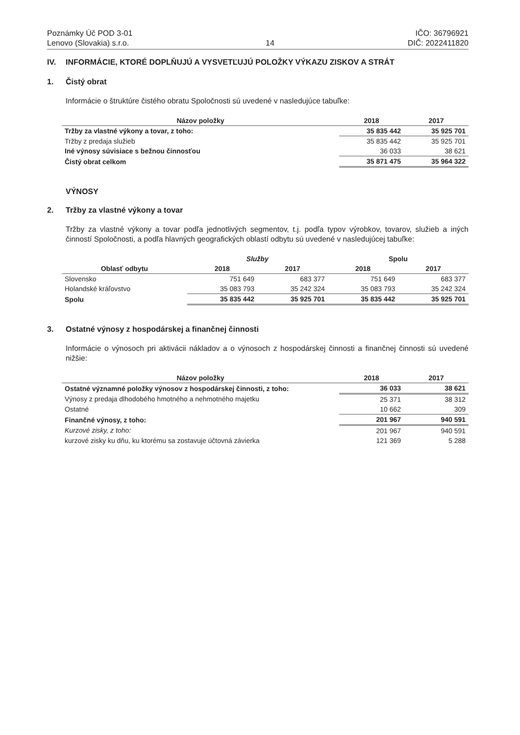Poznámky Úč POD 3-01
Lenovo (Slovakia) s.r.o.
14 IČO: 36796921
DIČ: 2022411820
IV. INFORMÁCIE, KTORÉ DOPLŇUJÚ A VYSVETĽUJÚ POLOŽKY VÝKAZU ZISKOV A STRÁT
1. Čistý obrat
Informácie o štruktúre čistého obratu Spoločnosti sú uvedené v nasledujúce tabuľke:
| Názov položky | 2018 | 2017 |
| --- | --- | --- |
| Tržby za vlastné výkony a tovar, z toho: | 35 835 442 | 35 925 701 |
| Tržby z predaja služieb | 35 835 442 | 35 925 701 |
| Iné výnosy súvisiace s bežnou činnosťou | 36 033 | 38 621 |
| Čistý obrat celkom | 35 871 475 | 35 964 322 |
VÝNOSY
2. Tržby za vlastné výkony a tovar
Tržby za vlastné výkony a tovar podľa jednotlivých segmentov, t.j. podľa typov výrobkov, tovarov, služieb a iných činností Spoločnosti, a podľa hlavných geografických oblastí odbytu sú uvedené v nasledujúcej tabuľke:
| | Služby | | Spolu | |
| --- | --- | --- | --- | --- |
| Oblasť odbytu | 2018 | 2017 | 2018 | 2017 |
| Slovensko | 751 649 | 683 377 | 751 649 | 683 377 |
| Holandské kráľovstvo | 35 083 793 | 35 242 324 | 35 083 793 | 35 242 324 |
| Spolu | 35 835 442 | 35 925 701 | 35 835 442 | 35 925 701 |
3. Ostatné výnosy z hospodárskej a finančnej činnosti
Informácie o výnosoch pri aktivácii nákladov a o výnosoch z hospodárskej činnosti a finančnej činnosti sú uvedené nižšie:
| Názov položky | 2018 | 2017 |
| --- | --- | --- |
| Ostatné významné položky výnosov z hospodárskej činnosti, z toho: | 36 033 | 38 621 |
| Výnosy z predaja dlhodobého hmotného a nehmotného majetku | 25 371 | 38 312 |
| Ostatné | 10 662 | 309 |
| Finančné výnosy, z toho: | 201 967 | 940 591 |
| Kurzové zisky, z toho: | 201 967 | 940 591 |
| kurzové zisky ku dňu, ku ktorému sa zostavuje účtovná závierka | 121 369 | 5 288 |